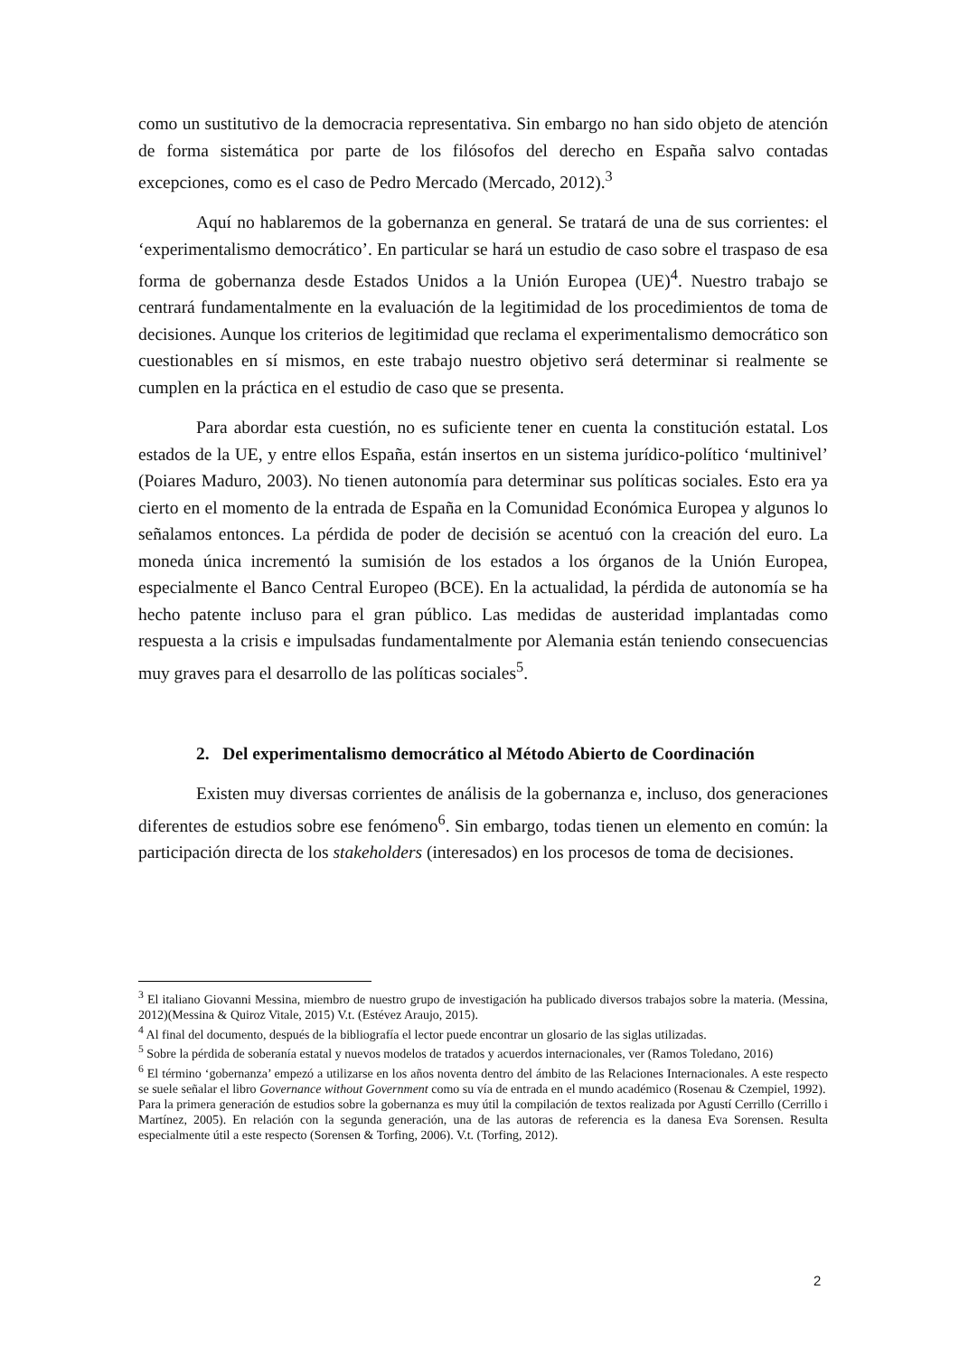como un sustitutivo de la democracia representativa. Sin embargo no han sido objeto de atención de forma sistemática por parte de los filósofos del derecho en España salvo contadas excepciones, como es el caso de Pedro Mercado (Mercado, 2012).<sup>3</sup>
Aquí no hablaremos de la gobernanza en general. Se tratará de una de sus corrientes: el ‘experimentalismo democrático’. En particular se hará un estudio de caso sobre el traspaso de esa forma de gobernanza desde Estados Unidos a la Unión Europea (UE)<sup>4</sup>. Nuestro trabajo se centrará fundamentalmente en la evaluación de la legitimidad de los procedimientos de toma de decisiones. Aunque los criterios de legitimidad que reclama el experimentalismo democrático son cuestionables en sí mismos, en este trabajo nuestro objetivo será determinar si realmente se cumplen en la práctica en el estudio de caso que se presenta.
Para abordar esta cuestión, no es suficiente tener en cuenta la constitución estatal. Los estados de la UE, y entre ellos España, están insertos en un sistema jurídico-político ‘multinivel’ (Poiares Maduro, 2003). No tienen autonomía para determinar sus políticas sociales. Esto era ya cierto en el momento de la entrada de España en la Comunidad Económica Europea y algunos lo señalamos entonces. La pérdida de poder de decisión se acentuó con la creación del euro. La moneda única incrementó la sumisión de los estados a los órganos de la Unión Europea, especialmente el Banco Central Europeo (BCE). En la actualidad, la pérdida de autonomía se ha hecho patente incluso para el gran público. Las medidas de austeridad implantadas como respuesta a la crisis e impulsadas fundamentalmente por Alemania están teniendo consecuencias muy graves para el desarrollo de las políticas sociales<sup>5</sup>.
2. Del experimentalismo democrático al Método Abierto de Coordinación
Existen muy diversas corrientes de análisis de la gobernanza e, incluso, dos generaciones diferentes de estudios sobre ese fenómeno<sup>6</sup>. Sin embargo, todas tienen un elemento en común: la participación directa de los stakeholders (interesados) en los procesos de toma de decisiones.
<sup>3</sup> El italiano Giovanni Messina, miembro de nuestro grupo de investigación ha publicado diversos trabajos sobre la materia. (Messina, 2012)(Messina & Quiroz Vitale, 2015) V.t. (Estévez Araujo, 2015).
<sup>4</sup> Al final del documento, después de la bibliografía el lector puede encontrar un glosario de las siglas utilizadas.
<sup>5</sup> Sobre la pérdida de soberanía estatal y nuevos modelos de tratados y acuerdos internacionales, ver (Ramos Toledano, 2016)
<sup>6</sup> El término ‘gobernanza’ empezó a utilizarse en los años noventa dentro del ámbito de las Relaciones Internacionales. A este respecto se suele señalar el libro Governance without Government como su vía de entrada en el mundo académico (Rosenau & Czempiel, 1992).
Para la primera generación de estudios sobre la gobernanza es muy útil la compilación de textos realizada por Agustí Cerrillo (Cerrillo i Martínez, 2005). En relación con la segunda generación, una de las autoras de referencia es la danesa Eva Sorensen. Resulta especialmente útil a este respecto (Sorensen & Torfing, 2006). V.t. (Torfing, 2012).
2